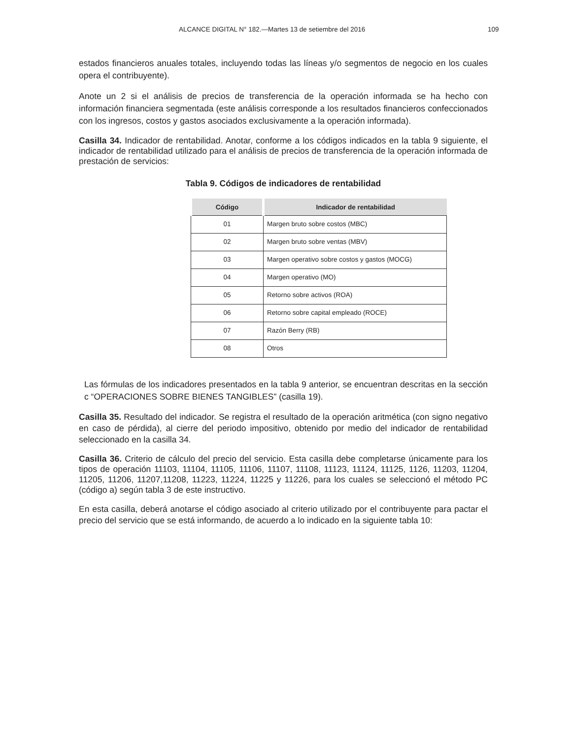ALCANCE DIGITAL N° 182.—Martes 13 de setiembre del 2016 109
estados financieros anuales totales, incluyendo todas las líneas y/o segmentos de negocio en los cuales opera el contribuyente).
Anote un 2 si el análisis de precios de transferencia de la operación informada se ha hecho con información financiera segmentada (este análisis corresponde a los resultados financieros confeccionados con los ingresos, costos y gastos asociados exclusivamente a la operación informada).
Casilla 34. Indicador de rentabilidad. Anotar, conforme a los códigos indicados en la tabla 9 siguiente, el indicador de rentabilidad utilizado para el análisis de precios de transferencia de la operación informada de prestación de servicios:
Tabla 9. Códigos de indicadores de rentabilidad
| Código | Indicador de rentabilidad |
| --- | --- |
| 01 | Margen bruto sobre costos (MBC) |
| 02 | Margen bruto sobre ventas (MBV) |
| 03 | Margen operativo sobre costos y gastos (MOCG) |
| 04 | Margen operativo (MO) |
| 05 | Retorno sobre activos (ROA) |
| 06 | Retorno sobre capital empleado (ROCE) |
| 07 | Razón Berry (RB) |
| 08 | Otros |
Las fórmulas de los indicadores presentados en la tabla 9 anterior, se encuentran descritas en la sección c “OPERACIONES SOBRE BIENES TANGIBLES” (casilla 19).
Casilla 35. Resultado del indicador. Se registra el resultado de la operación aritmética (con signo negativo en caso de pérdida), al cierre del periodo impositivo, obtenido por medio del indicador de rentabilidad seleccionado en la casilla 34.
Casilla 36. Criterio de cálculo del precio del servicio. Esta casilla debe completarse únicamente para los tipos de operación 11103, 11104, 11105, 11106, 11107, 11108, 11123, 11124, 11125, 1126, 11203, 11204, 11205, 11206, 11207,11208, 11223, 11224, 11225 y 11226, para los cuales se seleccionó el método PC (código a) según tabla 3 de este instructivo.
En esta casilla, deberá anotarse el código asociado al criterio utilizado por el contribuyente para pactar el precio del servicio que se está informando, de acuerdo a lo indicado en la siguiente tabla 10: